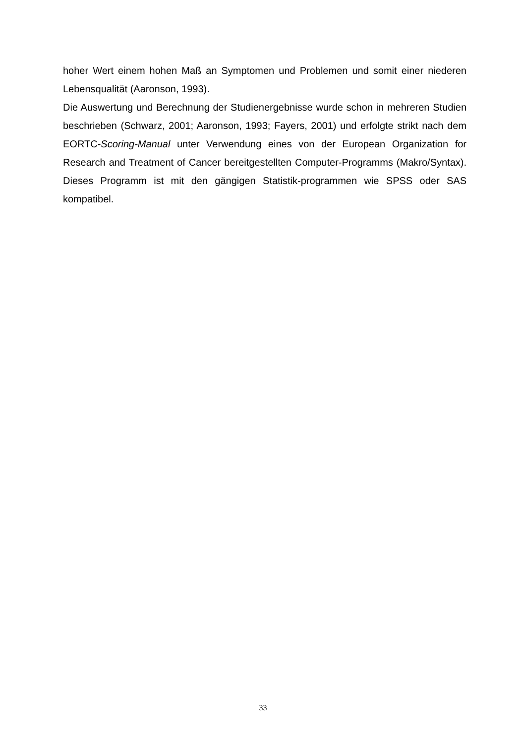hoher Wert einem hohen Maß an Symptomen und Problemen und somit einer niederen Lebensqualität (Aaronson, 1993).
Die Auswertung und Berechnung der Studienergebnisse wurde schon in mehreren Studien beschrieben (Schwarz, 2001; Aaronson, 1993; Fayers, 2001) und erfolgte strikt nach dem EORTC-Scoring-Manual unter Verwendung eines von der European Organization for Research and Treatment of Cancer bereitgestellten Computer-Programms (Makro/Syntax). Dieses Programm ist mit den gängigen Statistik-programmen wie SPSS oder SAS kompatibel.
33